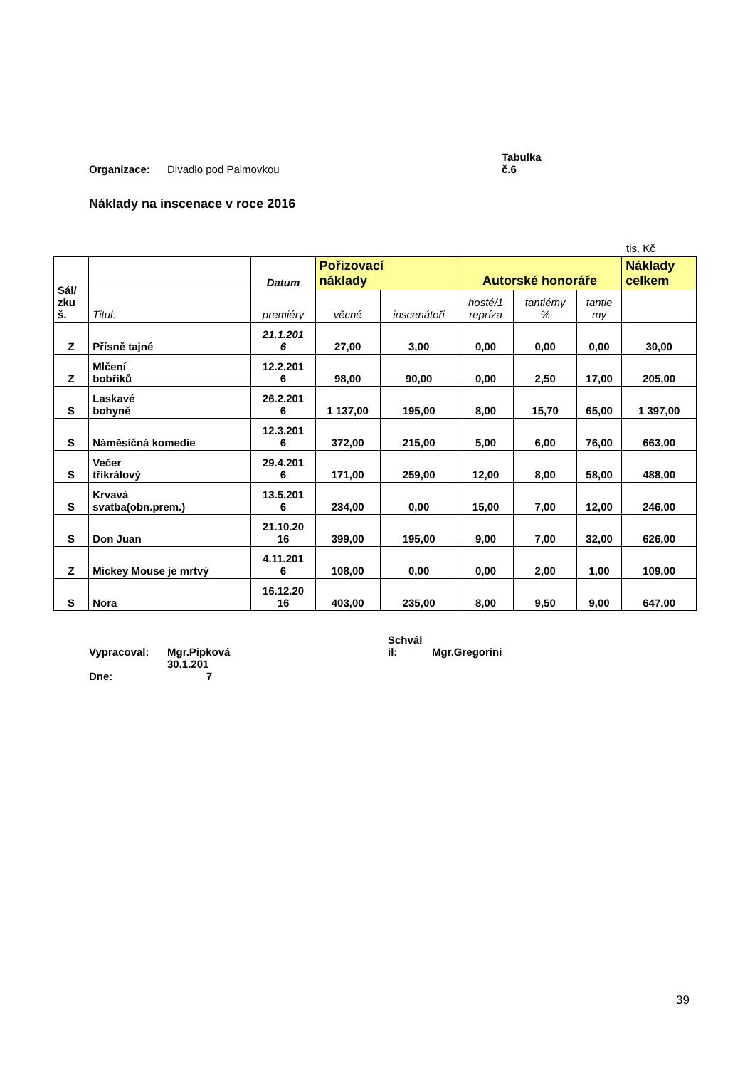Organizace: Divadlo pod Palmovkou Tabulka
č.6
Náklady na inscenace v roce 2016
tis. Kč
| Sál/ zku š. | | Datum | Pořizovací náklady | | Autorské honoráře | | | Náklady celkem |
| --- | --- | --- | --- | --- | --- | --- | --- | --- |
| | Titul: | premiéry | věcné | inscenátoři | hosté/1 repríza | tantiémy % | tantie my | |
| Z | Přísně tajné | 21.1.201 6 | 27,00 | 3,00 | 0,00 | 0,00 | 0,00 | 30,00 |
| Z | Mlčení bobříků | 12.2.201 6 | 98,00 | 90,00 | 0,00 | 2,50 | 17,00 | 205,00 |
| S | Laskavé bohyně | 26.2.201 6 | 1 137,00 | 195,00 | 8,00 | 15,70 | 65,00 | 1 397,00 |
| S | Náměsíčná komedie | 12.3.201 6 | 372,00 | 215,00 | 5,00 | 6,00 | 76,00 | 663,00 |
| S | Večer tříkrálový | 29.4.201 6 | 171,00 | 259,00 | 12,00 | 8,00 | 58,00 | 488,00 |
| S | Krvavá svatba(obn.prem.) | 13.5.201 6 | 234,00 | 0,00 | 15,00 | 7,00 | 12,00 | 246,00 |
| S | Don Juan | 21.10.20 16 | 399,00 | 195,00 | 9,00 | 7,00 | 32,00 | 626,00 |
| Z | Mickey Mouse je mrtvý | 4.11.201 6 | 108,00 | 0,00 | 0,00 | 2,00 | 1,00 | 109,00 |
| S | Nora | 16.12.20 16 | 403,00 | 235,00 | 8,00 | 9,50 | 9,00 | 647,00 |
Vypracoval: Mgr.Pipková Schvál
il: Mgr.Gregorini
Dne: 30.1.201
7
39